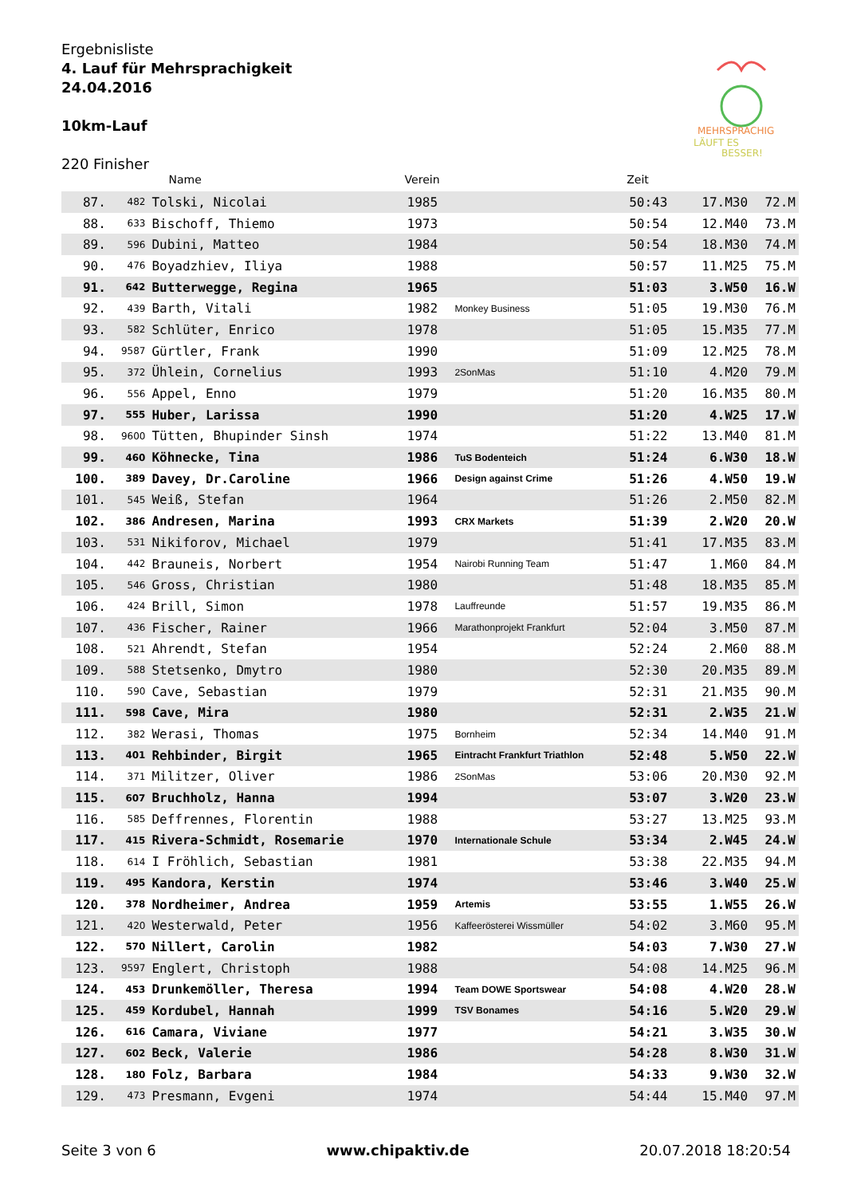Ergebnisliste
4. Lauf für Mehrsprachigkeit
24.04.2016
10km-Lauf
220 Finisher
MEHRSPRACHIG
LÄUFT ES
BESSER!
| | | Name | Verein | | Zeit | | |
| --- | --- | --- | --- | --- | --- | --- | --- |
| 87. | 482 | Tolski, Nicolai | 1985 | | 50:43 | 17.M30 | 72.M |
| 88. | 633 | Bischoff, Thiemo | 1973 | | 50:54 | 12.M40 | 73.M |
| 89. | 596 | Dubini, Matteo | 1984 | | 50:54 | 18.M30 | 74.M |
| 90. | 476 | Boyadzhiev, Iliya | 1988 | | 50:57 | 11.M25 | 75.M |
| 91. | 642 | Butterwegge, Regina | 1965 | | 51:03 | 3.W50 | 16.W |
| 92. | 439 | Barth, Vitali | 1982 | Monkey Business | 51:05 | 19.M30 | 76.M |
| 93. | 582 | Schlüter, Enrico | 1978 | | 51:05 | 15.M35 | 77.M |
| 94. | 9587 | Gürtler, Frank | 1990 | | 51:09 | 12.M25 | 78.M |
| 95. | 372 | Ühlein, Cornelius | 1993 | 2SonMas | 51:10 | 4.M20 | 79.M |
| 96. | 556 | Appel, Enno | 1979 | | 51:20 | 16.M35 | 80.M |
| 97. | 555 | Huber, Larissa | 1990 | | 51:20 | 4.W25 | 17.W |
| 98. | 9600 | Tütten, Bhupinder Sinsh | 1974 | | 51:22 | 13.M40 | 81.M |
| 99. | 460 | Köhnecke, Tina | 1986 | TuS Bodenteich | 51:24 | 6.W30 | 18.W |
| 100. | 389 | Davey, Dr.Caroline | 1966 | Design against Crime | 51:26 | 4.W50 | 19.W |
| 101. | 545 | Weiß, Stefan | 1964 | | 51:26 | 2.M50 | 82.M |
| 102. | 386 | Andresen, Marina | 1993 | CRX Markets | 51:39 | 2.W20 | 20.W |
| 103. | 531 | Nikiforov, Michael | 1979 | | 51:41 | 17.M35 | 83.M |
| 104. | 442 | Brauneis, Norbert | 1954 | Nairobi Running Team | 51:47 | 1.M60 | 84.M |
| 105. | 546 | Gross, Christian | 1980 | | 51:48 | 18.M35 | 85.M |
| 106. | 424 | Brill, Simon | 1978 | Lauffreunde | 51:57 | 19.M35 | 86.M |
| 107. | 436 | Fischer, Rainer | 1966 | Marathonprojekt Frankfurt | 52:04 | 3.M50 | 87.M |
| 108. | 521 | Ahrendt, Stefan | 1954 | | 52:24 | 2.M60 | 88.M |
| 109. | 588 | Stetsenko, Dmytro | 1980 | | 52:30 | 20.M35 | 89.M |
| 110. | 590 | Cave, Sebastian | 1979 | | 52:31 | 21.M35 | 90.M |
| 111. | 598 | Cave, Mira | 1980 | | 52:31 | 2.W35 | 21.W |
| 112. | 382 | Werasi, Thomas | 1975 | Bornheim | 52:34 | 14.M40 | 91.M |
| 113. | 401 | Rehbinder, Birgit | 1965 | Eintracht Frankfurt Triathlon | 52:48 | 5.W50 | 22.W |
| 114. | 371 | Militzer, Oliver | 1986 | 2SonMas | 53:06 | 20.M30 | 92.M |
| 115. | 607 | Bruchholz, Hanna | 1994 | | 53:07 | 3.W20 | 23.W |
| 116. | 585 | Deffrennes, Florentin | 1988 | | 53:27 | 13.M25 | 93.M |
| 117. | 415 | Rivera-Schmidt, Rosemarie | 1970 | Internationale Schule | 53:34 | 2.W45 | 24.W |
| 118. | 614 | I Fröhlich, Sebastian | 1981 | | 53:38 | 22.M35 | 94.M |
| 119. | 495 | Kandora, Kerstin | 1974 | | 53:46 | 3.W40 | 25.W |
| 120. | 378 | Nordheimer, Andrea | 1959 | Artemis | 53:55 | 1.W55 | 26.W |
| 121. | 420 | Westerwald, Peter | 1956 | Kaffeerösterei Wissmüller | 54:02 | 3.M60 | 95.M |
| 122. | 570 | Nillert, Carolin | 1982 | | 54:03 | 7.W30 | 27.W |
| 123. | 9597 | Englert, Christoph | 1988 | | 54:08 | 14.M25 | 96.M |
| 124. | 453 | Drunkemöller, Theresa | 1994 | Team DOWE Sportswear | 54:08 | 4.W20 | 28.W |
| 125. | 459 | Kordubel, Hannah | 1999 | TSV Bonames | 54:16 | 5.W20 | 29.W |
| 126. | 616 | Camara, Viviane | 1977 | | 54:21 | 3.W35 | 30.W |
| 127. | 602 | Beck, Valerie | 1986 | | 54:28 | 8.W30 | 31.W |
| 128. | 180 | Folz, Barbara | 1984 | | 54:33 | 9.W30 | 32.W |
| 129. | 473 | Presmann, Evgeni | 1974 | | 54:44 | 15.M40 | 97.M |
Seite 3 von 6 www.chipaktiv.de 20.07.2018 18:20:54